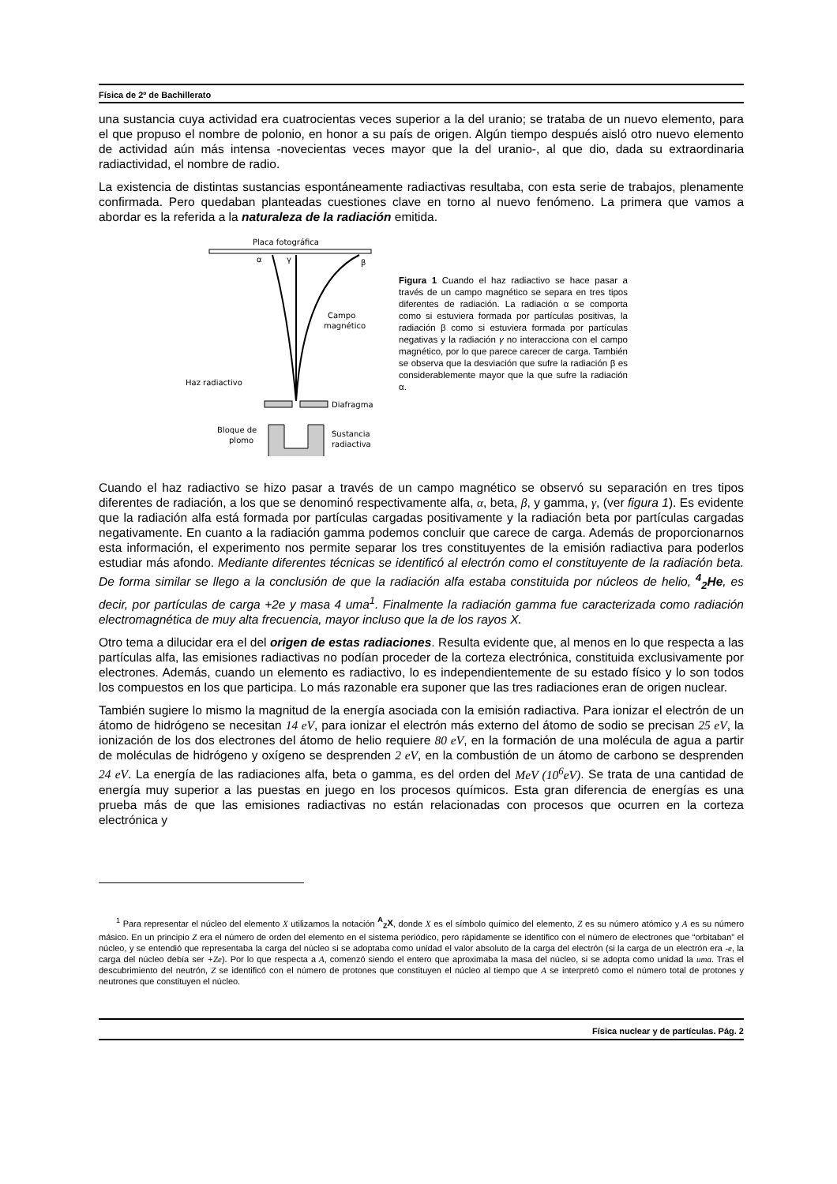Física de 2º de Bachillerato
una sustancia cuya actividad era cuatrocientas veces superior a la del uranio; se trataba de un nuevo elemento, para el que propuso el nombre de polonio, en honor a su país de origen. Algún tiempo después aisló otro nuevo elemento de actividad aún más intensa -novecientas veces mayor que la del uranio-, al que dio, dada su extraordinaria radiactividad, el nombre de radio.
La existencia de distintas sustancias espontáneamente radiactivas resultaba, con esta serie de trabajos, plenamente confirmada. Pero quedaban planteadas cuestiones clave en torno al nuevo fenómeno. La primera que vamos a abordar es la referida a la naturaleza de la radiación emitida.
Placa fotográfica
α
γ
β
Campo
magnético
Haz radiactivo
Diafragma
Bloque de
plomo
Sustancia
radiactiva
Figura 1 Cuando el haz radiactivo se hace pasar a través de un campo magnético se separa en tres tipos diferentes de radiación. La radiación α se comporta como si estuviera formada por partículas positivas, la radiación β como si estuviera formada por partículas negativas y la radiación γ no interacciona con el campo magnético, por lo que parece carecer de carga. También se observa que la desviación que sufre la radiación β es considerablemente mayor que la que sufre la radiación α.
Cuando el haz radiactivo se hizo pasar a través de un campo magnético se observó su separación en tres tipos diferentes de radiación, a los que se denominó respectivamente alfa, α, beta, β, y gamma, γ, (ver figura 1). Es evidente que la radiación alfa está formada por partículas cargadas positivamente y la radiación beta por partículas cargadas negativamente. En cuanto a la radiación gamma podemos concluir que carece de carga. Además de proporcionarnos esta información, el experimento nos permite separar los tres constituyentes de la emisión radiactiva para poderlos estudiar más afondo. Mediante diferentes técnicas se identificó al electrón como el constituyente de la radiación beta. De forma similar se llego a la conclusión de que la radiación alfa estaba constituida por núcleos de helio, <sup>4</sup><sub>2</sub>He, es decir, por partículas de carga +2e y masa 4 uma<sup>1</sup>. Finalmente la radiación gamma fue caracterizada como radiación electromagnética de muy alta frecuencia, mayor incluso que la de los rayos X.
Otro tema a dilucidar era el del origen de estas radiaciones. Resulta evidente que, al menos en lo que respecta a las partículas alfa, las emisiones radiactivas no podían proceder de la corteza electrónica, constituida exclusivamente por electrones. Además, cuando un elemento es radiactivo, lo es independientemente de su estado físico y lo son todos los compuestos en los que participa. Lo más razonable era suponer que las tres radiaciones eran de origen nuclear.
También sugiere lo mismo la magnitud de la energía asociada con la emisión radiactiva. Para ionizar el electrón de un átomo de hidrógeno se necesitan 14 eV, para ionizar el electrón más externo del átomo de sodio se precisan 25 eV, la ionización de los dos electrones del átomo de helio requiere 80 eV, en la formación de una molécula de agua a partir de moléculas de hidrógeno y oxígeno se desprenden 2 eV, en la combustión de un átomo de carbono se desprenden 24 eV. La energía de las radiaciones alfa, beta o gamma, es del orden del MeV (10<sup>6</sup>eV). Se trata de una cantidad de energía muy superior a las puestas en juego en los procesos químicos. Esta gran diferencia de energías es una prueba más de que las emisiones radiactivas no están relacionadas con procesos que ocurren en la corteza electrónica y
<sup>1</sup> Para representar el núcleo del elemento X utilizamos la notación <sup>A</sup><sub>Z</sub>X, donde X es el símbolo químico del elemento, Z es su número atómico y A es su número másico. En un principio Z era el número de orden del elemento en el sistema periódico, pero rápidamente se identifico con el número de electrones que “orbitaban” el núcleo, y se entendió que representaba la carga del núcleo si se adoptaba como unidad el valor absoluto de la carga del electrón (si la carga de un electrón era -e, la carga del núcleo debía ser +Ze). Por lo que respecta a A, comenzó siendo el entero que aproximaba la masa del núcleo, si se adopta como unidad la uma. Tras el descubrimiento del neutrón, Z se identificó con el número de protones que constituyen el núcleo al tiempo que A se interpretó como el número total de protones y neutrones que constituyen el núcleo.
Física nuclear y de partículas. Pág. 2